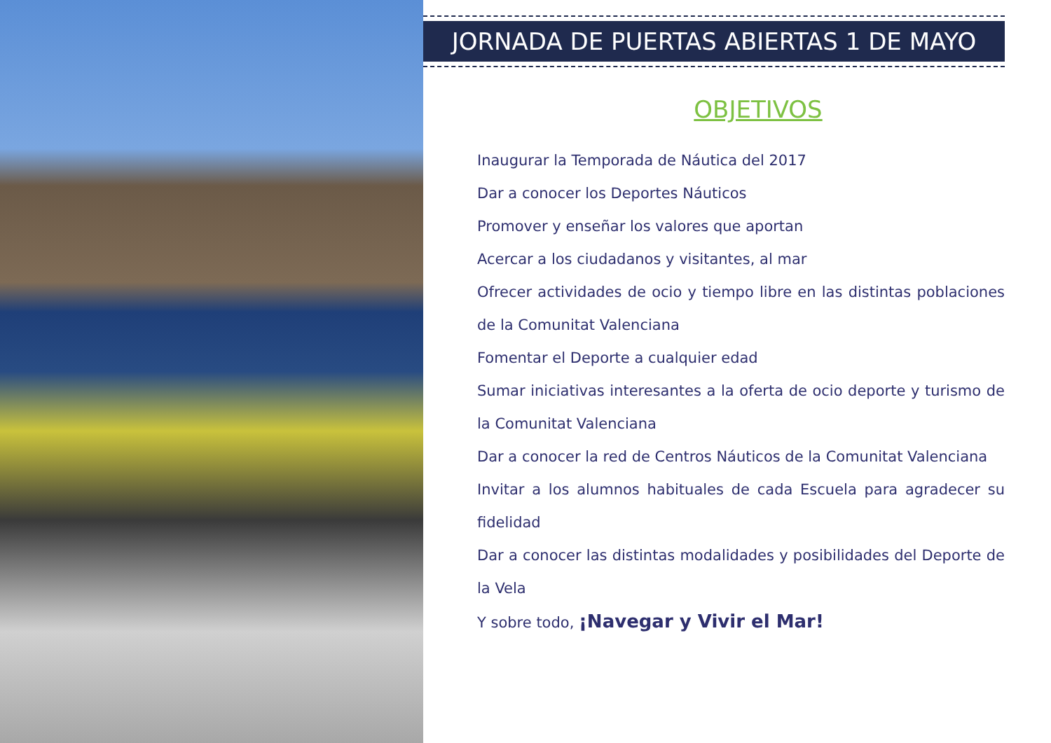JORNADA DE PUERTAS ABIERTAS 1 DE MAYO
OBJETIVOS
Inaugurar la Temporada de Náutica del 2017
Dar a conocer los Deportes Náuticos
Promover y enseñar los valores que aportan
Acercar a los ciudadanos y visitantes, al mar
Ofrecer actividades de ocio y tiempo libre en las distintas poblaciones de la Comunitat Valenciana
Fomentar el Deporte a cualquier edad
Sumar iniciativas interesantes a la oferta de ocio deporte y turismo de la Comunitat Valenciana
Dar a conocer la red de Centros Náuticos de la Comunitat Valenciana
Invitar a los alumnos habituales de cada Escuela para agradecer su fidelidad
Dar a conocer las distintas modalidades y posibilidades del Deporte de la Vela
Y sobre todo, ¡Navegar y Vivir el Mar!